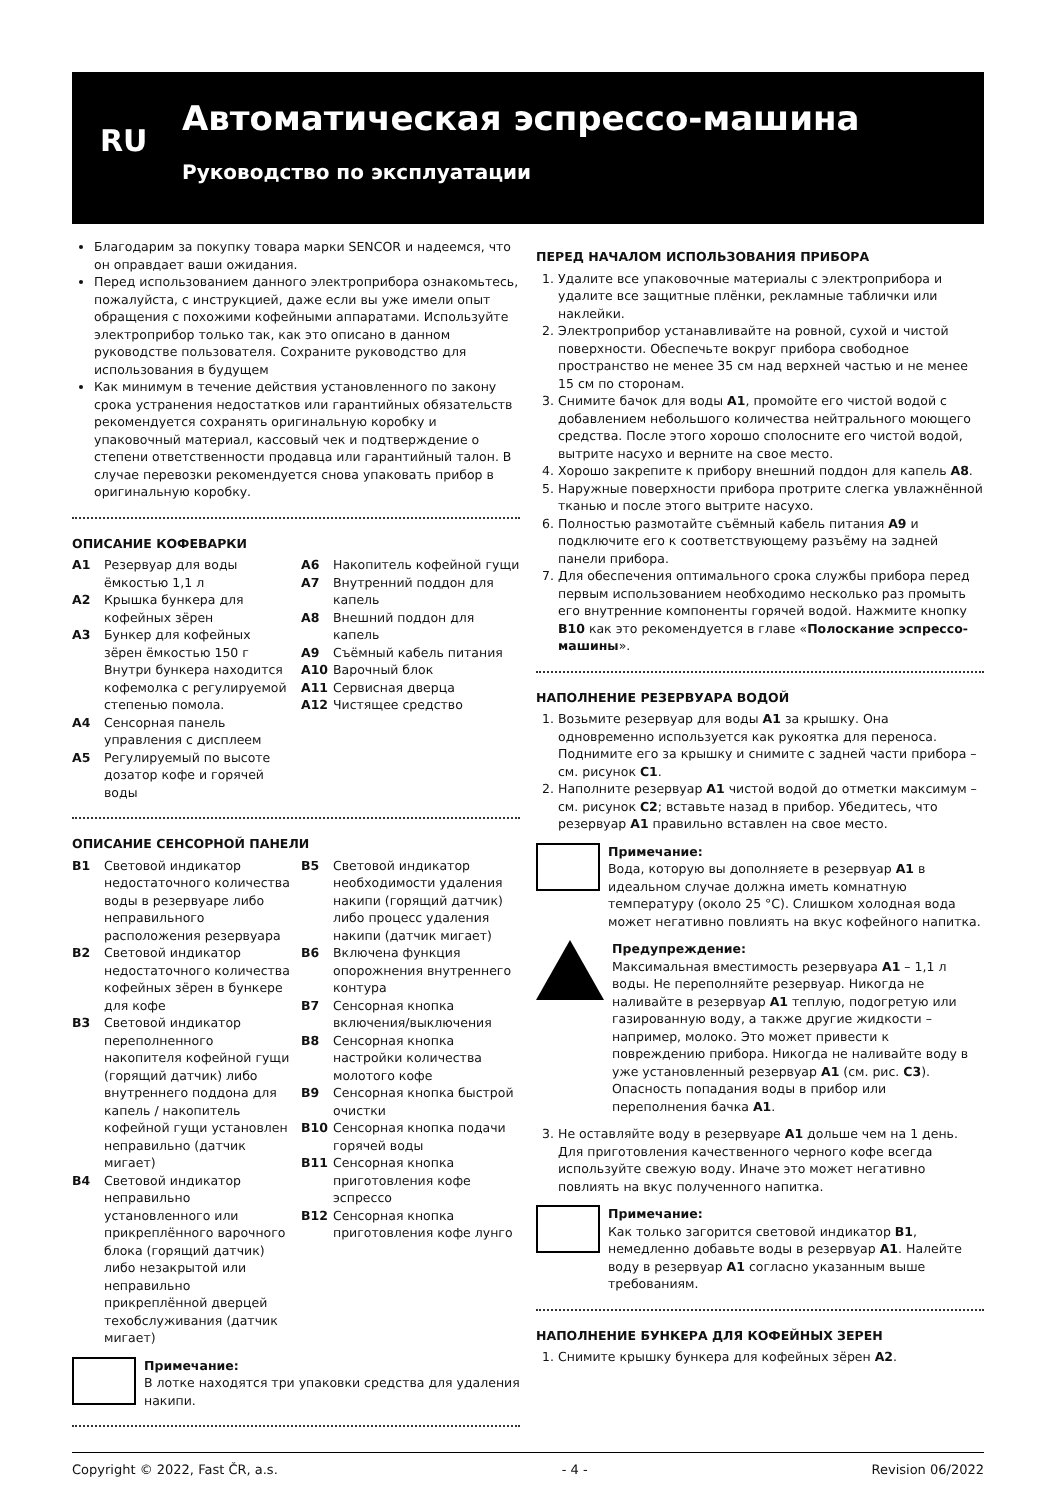RU Автоматическая эспрессо-машина
Руководство по эксплуатации
Благодарим за покупку товара марки SENCOR и надеемся, что он оправдает ваши ожидания.
Перед использованием данного электроприбора ознакомьтесь, пожалуйста, с инструкцией, даже если вы уже имели опыт обращения с похожими кофейными аппаратами. Используйте электроприбор только так, как это описано в данном руководстве пользователя. Сохраните руководство для использования в будущем
Как минимум в течение действия установленного по закону срока устранения недостатков или гарантийных обязательств рекомендуется сохранять оригинальную коробку и упаковочный материал, кассовый чек и подтверждение о степени ответственности продавца или гарантийный талон. В случае перевозки рекомендуется снова упаковать прибор в оригинальную коробку.
ОПИСАНИЕ КОФЕВАРКИ
A1 Резервуар для воды ёмкостью 1,1 л
A2 Крышка бункера для кофейных зёрен
A3 Бункер для кофейных зёрен ёмкостью 150 г Внутри бункера находится кофемолка с регулируемой степенью помола.
A4 Сенсорная панель управления с дисплеем
A5 Регулируемый по высоте дозатор кофе и горячей воды
A6 Накопитель кофейной гущи
A7 Внутренний поддон для капель
A8 Внешний поддон для капель
A9 Съёмный кабель питания
A10 Варочный блок
A11 Сервисная дверца
A12 Чистящее средство
ОПИСАНИЕ СЕНСОРНОЙ ПАНЕЛИ
B1 Световой индикатор недостаточного количества воды в резервуаре либо неправильного расположения резервуара
B2 Световой индикатор недостаточного количества кофейных зёрен в бункере для кофе
B3 Световой индикатор переполненного накопителя кофейной гущи (горящий датчик) либо внутреннего поддона для капель / накопитель кофейной гущи установлен неправильно (датчик мигает)
B4 Световой индикатор неправильно установленного или прикреплённого варочного блока (горящий датчик) либо незакрытой или неправильно прикреплённой дверцей техобслуживания (датчик мигает)
B5 Световой индикатор необходимости удаления накипи (горящий датчик) либо процесс удаления накипи (датчик мигает)
B6 Включена функция опорожнения внутреннего контура
B7 Сенсорная кнопка включения/выключения
B8 Сенсорная кнопка настройки количества молотого кофе
B9 Сенсорная кнопка быстрой очистки
B10 Сенсорная кнопка подачи горячей воды
B11 Сенсорная кнопка приготовления кофе эспрессо
B12 Сенсорная кнопка приготовления кофе лунго
Примечание:
В лотке находятся три упаковки средства для удаления накипи.
ПЕРЕД НАЧАЛОМ ИСПОЛЬЗОВАНИЯ ПРИБОРА
1. Удалите все упаковочные материалы с электроприбора и удалите все защитные плёнки, рекламные таблички или наклейки.
2. Электроприбор устанавливайте на ровной, сухой и чистой поверхности. Обеспечьте вокруг прибора свободное пространство не менее 35 см над верхней частью и не менее 15 см по сторонам.
3. Снимите бачок для воды A1, промойте его чистой водой с добавлением небольшого количества нейтрального моющего средства. После этого хорошо сполосните его чистой водой, вытрите насухо и верните на свое место.
4. Хорошо закрепите к прибору внешний поддон для капель A8.
5. Наружные поверхности прибора протрите слегка увлажнённой тканью и после этого вытрите насухо.
6. Полностью размотайте съёмный кабель питания A9 и подключите его к соответствующему разъёму на задней панели прибора.
7. Для обеспечения оптимального срока службы прибора перед первым использованием необходимо несколько раз промыть его внутренние компоненты горячей водой. Нажмите кнопку B10 как это рекомендуется в главе «Полоскание эспрессо-машины».
НАПОЛНЕНИЕ РЕЗЕРВУАРА ВОДОЙ
1. Возьмите резервуар для воды A1 за крышку. Она одновременно используется как рукоятка для переноса. Поднимите его за крышку и снимите с задней части прибора – см. рисунок C1.
2. Наполните резервуар A1 чистой водой до отметки максимум – см. рисунок C2; вставьте назад в прибор. Убедитесь, что резервуар A1 правильно вставлен на свое место.
Примечание:
Вода, которую вы дополняете в резервуар A1 в идеальном случае должна иметь комнатную температуру (около 25 °C). Слишком холодная вода может негативно повлиять на вкус кофейного напитка.
Предупреждение:
Максимальная вместимость резервуара A1 – 1,1 л воды. Не переполняйте резервуар. Никогда не наливайте в резервуар A1 теплую, подогретую или газированную воду, а также другие жидкости – например, молоко. Это может привести к повреждению прибора. Никогда не наливайте воду в уже установленный резервуар A1 (см. рис. C3). Опасность попадания воды в прибор или переполнения бачка A1.
3. Не оставляйте воду в резервуаре A1 дольше чем на 1 день. Для приготовления качественного черного кофе всегда используйте свежую воду. Иначе это может негативно повлиять на вкус полученного напитка.
Примечание:
Как только загорится световой индикатор B1, немедленно добавьте воды в резервуар A1. Налейте воду в резервуар A1 согласно указанным выше требованиям.
НАПОЛНЕНИЕ БУНКЕРА ДЛЯ КОФЕЙНЫХ ЗЕРЕН
1. Снимите крышку бункера для кофейных зёрен A2.
Copyright © 2022, Fast ČR, a.s. - 4 - Revision 06/2022